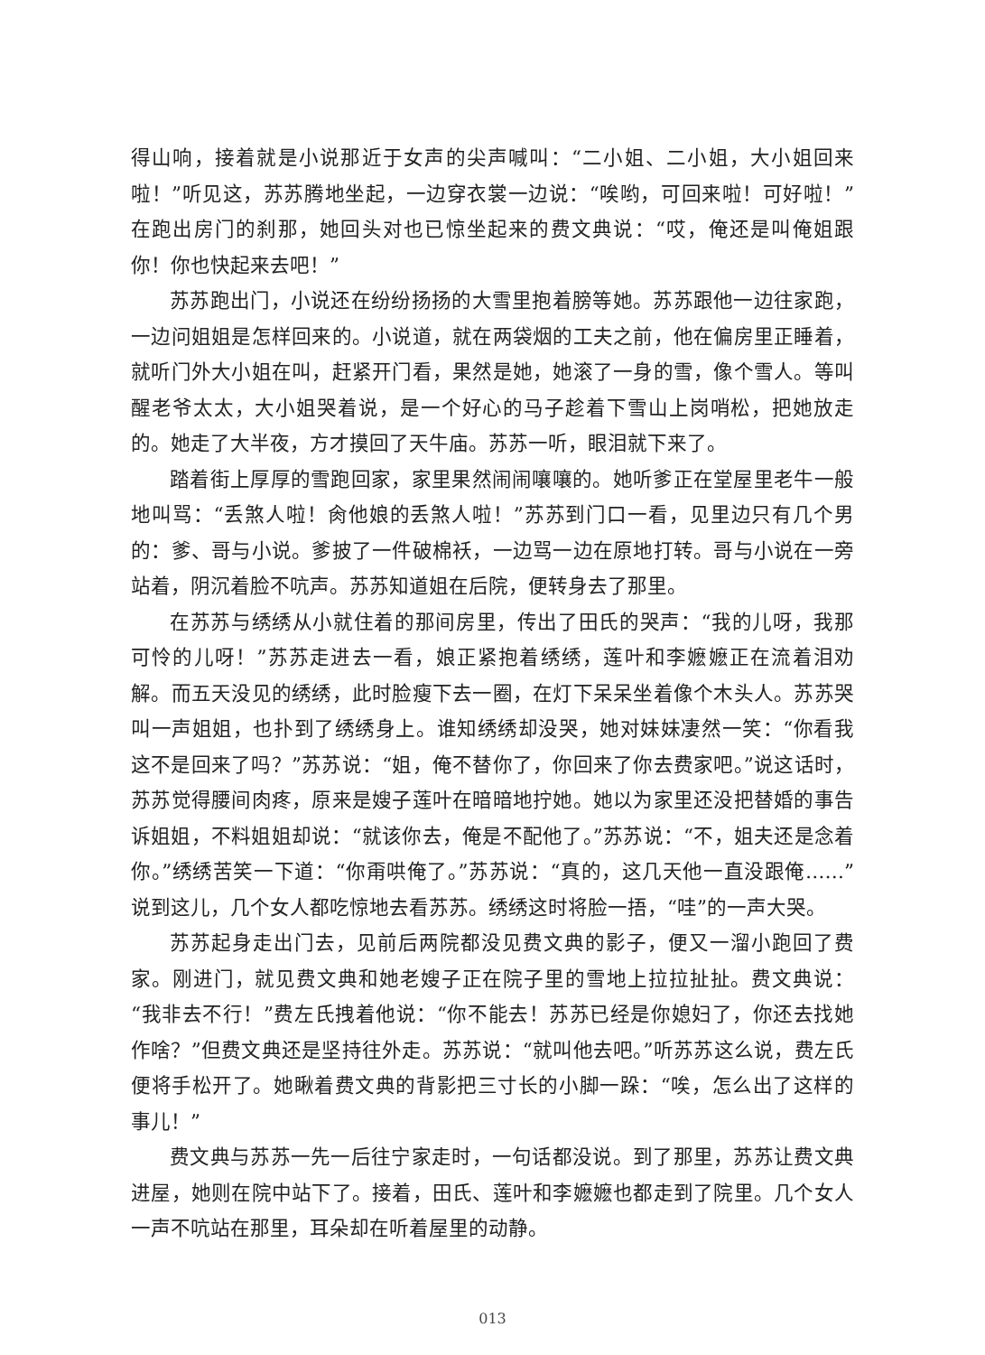得山响，接着就是小说那近于女声的尖声喊叫：“二小姐、二小姐，大小姐回来啦！”听见这，苏苏腾地坐起，一边穿衣裳一边说：“唉哟，可回来啦！可好啦！”在跑出房门的刹那，她回头对也已惊坐起来的费文典说：“哎，俺还是叫俺姐跟你！你也快起来去吧！”
苏苏跑出门，小说还在纷纷扬扬的大雪里抱着膀等她。苏苏跟他一边往家跑，一边问姐姐是怎样回来的。小说道，就在两袋烟的工夫之前，他在偏房里正睡着，就听门外大小姐在叫，赶紧开门看，果然是她，她滚了一身的雪，像个雪人。等叫醒老爷太太，大小姐哭着说，是一个好心的马子趁着下雪山上岗哨松，把她放走的。她走了大半夜，方才摸回了天牛庙。苏苏一听，眼泪就下来了。
踏着街上厚厚的雪跑回家，家里果然闹闹嚷嚷的。她听爹正在堂屋里老牛一般地叫骂：“丢煞人啦！肏他娘的丢煞人啦！”苏苏到门口一看，见里边只有几个男的：爹、哥与小说。爹披了一件破棉袄，一边骂一边在原地打转。哥与小说在一旁站着，阴沉着脸不吭声。苏苏知道姐在后院，便转身去了那里。
在苏苏与绣绣从小就住着的那间房里，传出了田氏的哭声：“我的儿呀，我那可怜的儿呀！”苏苏走进去一看，娘正紧抱着绣绣，莲叶和李嬷嬷正在流着泪劝解。而五天没见的绣绣，此时脸瘦下去一圈，在灯下呆呆坐着像个木头人。苏苏哭叫一声姐姐，也扑到了绣绣身上。谁知绣绣却没哭，她对妹妹凄然一笑：“你看我这不是回来了吗？”苏苏说：“姐，俺不替你了，你回来了你去费家吧。”说这话时，苏苏觉得腰间肉疼，原来是嫂子莲叶在暗暗地拧她。她以为家里还没把替婚的事告诉姐姐，不料姐姐却说：“就该你去，俺是不配他了。”苏苏说：“不，姐夫还是念着你。”绣绣苦笑一下道：“你甭哄俺了。”苏苏说：“真的，这几天他一直没跟俺……”说到这儿，几个女人都吃惊地去看苏苏。绣绣这时将脸一捂，“哇”的一声大哭。
苏苏起身走出门去，见前后两院都没见费文典的影子，便又一溜小跑回了费家。刚进门，就见费文典和她老嫂子正在院子里的雪地上拉拉扯扯。费文典说：“我非去不行！”费左氏拽着他说：“你不能去！苏苏已经是你媳妇了，你还去找她作啥？”但费文典还是坚持往外走。苏苏说：“就叫他去吧。”听苏苏这么说，费左氏便将手松开了。她瞅着费文典的背影把三寸长的小脚一跺：“唉，怎么出了这样的事儿！”
费文典与苏苏一先一后往宁家走时，一句话都没说。到了那里，苏苏让费文典进屋，她则在院中站下了。接着，田氏、莲叶和李嬷嬷也都走到了院里。几个女人一声不吭站在那里，耳朵却在听着屋里的动静。
013